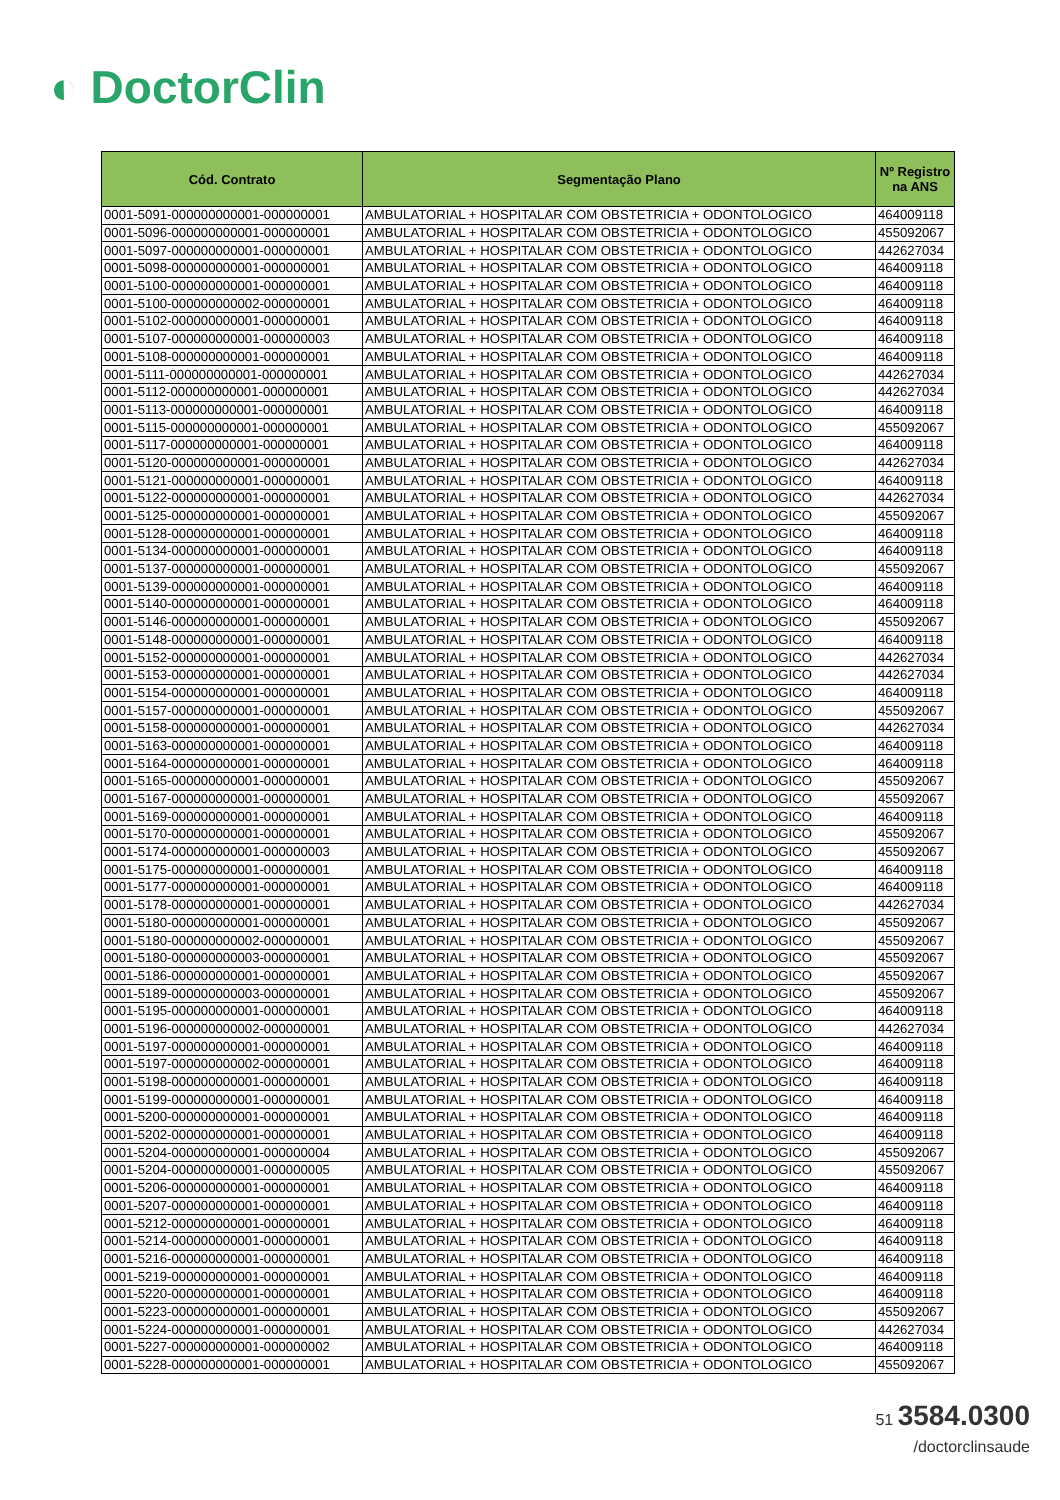◐ DoctorClin
| Cód. Contrato | Segmentação Plano | Nº Registro na ANS |
| --- | --- | --- |
| 0001-5091-000000000001-000000001 | AMBULATORIAL + HOSPITALAR COM OBSTETRICIA + ODONTOLOGICO | 464009118 |
| 0001-5096-000000000001-000000001 | AMBULATORIAL + HOSPITALAR COM OBSTETRICIA + ODONTOLOGICO | 455092067 |
| 0001-5097-000000000001-000000001 | AMBULATORIAL + HOSPITALAR COM OBSTETRICIA + ODONTOLOGICO | 442627034 |
| 0001-5098-000000000001-000000001 | AMBULATORIAL + HOSPITALAR COM OBSTETRICIA + ODONTOLOGICO | 464009118 |
| 0001-5100-000000000001-000000001 | AMBULATORIAL + HOSPITALAR COM OBSTETRICIA + ODONTOLOGICO | 464009118 |
| 0001-5100-000000000002-000000001 | AMBULATORIAL + HOSPITALAR COM OBSTETRICIA + ODONTOLOGICO | 464009118 |
| 0001-5102-000000000001-000000001 | AMBULATORIAL + HOSPITALAR COM OBSTETRICIA + ODONTOLOGICO | 464009118 |
| 0001-5107-000000000001-000000003 | AMBULATORIAL + HOSPITALAR COM OBSTETRICIA + ODONTOLOGICO | 464009118 |
| 0001-5108-000000000001-000000001 | AMBULATORIAL + HOSPITALAR COM OBSTETRICIA + ODONTOLOGICO | 464009118 |
| 0001-5111-000000000001-000000001 | AMBULATORIAL + HOSPITALAR COM OBSTETRICIA + ODONTOLOGICO | 442627034 |
| 0001-5112-000000000001-000000001 | AMBULATORIAL + HOSPITALAR COM OBSTETRICIA + ODONTOLOGICO | 442627034 |
| 0001-5113-000000000001-000000001 | AMBULATORIAL + HOSPITALAR COM OBSTETRICIA + ODONTOLOGICO | 464009118 |
| 0001-5115-000000000001-000000001 | AMBULATORIAL + HOSPITALAR COM OBSTETRICIA + ODONTOLOGICO | 455092067 |
| 0001-5117-000000000001-000000001 | AMBULATORIAL + HOSPITALAR COM OBSTETRICIA + ODONTOLOGICO | 464009118 |
| 0001-5120-000000000001-000000001 | AMBULATORIAL + HOSPITALAR COM OBSTETRICIA + ODONTOLOGICO | 442627034 |
| 0001-5121-000000000001-000000001 | AMBULATORIAL + HOSPITALAR COM OBSTETRICIA + ODONTOLOGICO | 464009118 |
| 0001-5122-000000000001-000000001 | AMBULATORIAL + HOSPITALAR COM OBSTETRICIA + ODONTOLOGICO | 442627034 |
| 0001-5125-000000000001-000000001 | AMBULATORIAL + HOSPITALAR COM OBSTETRICIA + ODONTOLOGICO | 455092067 |
| 0001-5128-000000000001-000000001 | AMBULATORIAL + HOSPITALAR COM OBSTETRICIA + ODONTOLOGICO | 464009118 |
| 0001-5134-000000000001-000000001 | AMBULATORIAL + HOSPITALAR COM OBSTETRICIA + ODONTOLOGICO | 464009118 |
| 0001-5137-000000000001-000000001 | AMBULATORIAL + HOSPITALAR COM OBSTETRICIA + ODONTOLOGICO | 455092067 |
| 0001-5139-000000000001-000000001 | AMBULATORIAL + HOSPITALAR COM OBSTETRICIA + ODONTOLOGICO | 464009118 |
| 0001-5140-000000000001-000000001 | AMBULATORIAL + HOSPITALAR COM OBSTETRICIA + ODONTOLOGICO | 464009118 |
| 0001-5146-000000000001-000000001 | AMBULATORIAL + HOSPITALAR COM OBSTETRICIA + ODONTOLOGICO | 455092067 |
| 0001-5148-000000000001-000000001 | AMBULATORIAL + HOSPITALAR COM OBSTETRICIA + ODONTOLOGICO | 464009118 |
| 0001-5152-000000000001-000000001 | AMBULATORIAL + HOSPITALAR COM OBSTETRICIA + ODONTOLOGICO | 442627034 |
| 0001-5153-000000000001-000000001 | AMBULATORIAL + HOSPITALAR COM OBSTETRICIA + ODONTOLOGICO | 442627034 |
| 0001-5154-000000000001-000000001 | AMBULATORIAL + HOSPITALAR COM OBSTETRICIA + ODONTOLOGICO | 464009118 |
| 0001-5157-000000000001-000000001 | AMBULATORIAL + HOSPITALAR COM OBSTETRICIA + ODONTOLOGICO | 455092067 |
| 0001-5158-000000000001-000000001 | AMBULATORIAL + HOSPITALAR COM OBSTETRICIA + ODONTOLOGICO | 442627034 |
| 0001-5163-000000000001-000000001 | AMBULATORIAL + HOSPITALAR COM OBSTETRICIA + ODONTOLOGICO | 464009118 |
| 0001-5164-000000000001-000000001 | AMBULATORIAL + HOSPITALAR COM OBSTETRICIA + ODONTOLOGICO | 464009118 |
| 0001-5165-000000000001-000000001 | AMBULATORIAL + HOSPITALAR COM OBSTETRICIA + ODONTOLOGICO | 455092067 |
| 0001-5167-000000000001-000000001 | AMBULATORIAL + HOSPITALAR COM OBSTETRICIA + ODONTOLOGICO | 455092067 |
| 0001-5169-000000000001-000000001 | AMBULATORIAL + HOSPITALAR COM OBSTETRICIA + ODONTOLOGICO | 464009118 |
| 0001-5170-000000000001-000000001 | AMBULATORIAL + HOSPITALAR COM OBSTETRICIA + ODONTOLOGICO | 455092067 |
| 0001-5174-000000000001-000000003 | AMBULATORIAL + HOSPITALAR COM OBSTETRICIA + ODONTOLOGICO | 455092067 |
| 0001-5175-000000000001-000000001 | AMBULATORIAL + HOSPITALAR COM OBSTETRICIA + ODONTOLOGICO | 464009118 |
| 0001-5177-000000000001-000000001 | AMBULATORIAL + HOSPITALAR COM OBSTETRICIA + ODONTOLOGICO | 464009118 |
| 0001-5178-000000000001-000000001 | AMBULATORIAL + HOSPITALAR COM OBSTETRICIA + ODONTOLOGICO | 442627034 |
| 0001-5180-000000000001-000000001 | AMBULATORIAL + HOSPITALAR COM OBSTETRICIA + ODONTOLOGICO | 455092067 |
| 0001-5180-000000000002-000000001 | AMBULATORIAL + HOSPITALAR COM OBSTETRICIA + ODONTOLOGICO | 455092067 |
| 0001-5180-000000000003-000000001 | AMBULATORIAL + HOSPITALAR COM OBSTETRICIA + ODONTOLOGICO | 455092067 |
| 0001-5186-000000000001-000000001 | AMBULATORIAL + HOSPITALAR COM OBSTETRICIA + ODONTOLOGICO | 455092067 |
| 0001-5189-000000000003-000000001 | AMBULATORIAL + HOSPITALAR COM OBSTETRICIA + ODONTOLOGICO | 455092067 |
| 0001-5195-000000000001-000000001 | AMBULATORIAL + HOSPITALAR COM OBSTETRICIA + ODONTOLOGICO | 464009118 |
| 0001-5196-000000000002-000000001 | AMBULATORIAL + HOSPITALAR COM OBSTETRICIA + ODONTOLOGICO | 442627034 |
| 0001-5197-000000000001-000000001 | AMBULATORIAL + HOSPITALAR COM OBSTETRICIA + ODONTOLOGICO | 464009118 |
| 0001-5197-000000000002-000000001 | AMBULATORIAL + HOSPITALAR COM OBSTETRICIA + ODONTOLOGICO | 464009118 |
| 0001-5198-000000000001-000000001 | AMBULATORIAL + HOSPITALAR COM OBSTETRICIA + ODONTOLOGICO | 464009118 |
| 0001-5199-000000000001-000000001 | AMBULATORIAL + HOSPITALAR COM OBSTETRICIA + ODONTOLOGICO | 464009118 |
| 0001-5200-000000000001-000000001 | AMBULATORIAL + HOSPITALAR COM OBSTETRICIA + ODONTOLOGICO | 464009118 |
| 0001-5202-000000000001-000000001 | AMBULATORIAL + HOSPITALAR COM OBSTETRICIA + ODONTOLOGICO | 464009118 |
| 0001-5204-000000000001-000000004 | AMBULATORIAL + HOSPITALAR COM OBSTETRICIA + ODONTOLOGICO | 455092067 |
| 0001-5204-000000000001-000000005 | AMBULATORIAL + HOSPITALAR COM OBSTETRICIA + ODONTOLOGICO | 455092067 |
| 0001-5206-000000000001-000000001 | AMBULATORIAL + HOSPITALAR COM OBSTETRICIA + ODONTOLOGICO | 464009118 |
| 0001-5207-000000000001-000000001 | AMBULATORIAL + HOSPITALAR COM OBSTETRICIA + ODONTOLOGICO | 464009118 |
| 0001-5212-000000000001-000000001 | AMBULATORIAL + HOSPITALAR COM OBSTETRICIA + ODONTOLOGICO | 464009118 |
| 0001-5214-000000000001-000000001 | AMBULATORIAL + HOSPITALAR COM OBSTETRICIA + ODONTOLOGICO | 464009118 |
| 0001-5216-000000000001-000000001 | AMBULATORIAL + HOSPITALAR COM OBSTETRICIA + ODONTOLOGICO | 464009118 |
| 0001-5219-000000000001-000000001 | AMBULATORIAL + HOSPITALAR COM OBSTETRICIA + ODONTOLOGICO | 464009118 |
| 0001-5220-000000000001-000000001 | AMBULATORIAL + HOSPITALAR COM OBSTETRICIA + ODONTOLOGICO | 464009118 |
| 0001-5223-000000000001-000000001 | AMBULATORIAL + HOSPITALAR COM OBSTETRICIA + ODONTOLOGICO | 455092067 |
| 0001-5224-000000000001-000000001 | AMBULATORIAL + HOSPITALAR COM OBSTETRICIA + ODONTOLOGICO | 442627034 |
| 0001-5227-000000000001-000000002 | AMBULATORIAL + HOSPITALAR COM OBSTETRICIA + ODONTOLOGICO | 464009118 |
| 0001-5228-000000000001-000000001 | AMBULATORIAL + HOSPITALAR COM OBSTETRICIA + ODONTOLOGICO | 455092067 |
51 3584.0300
/doctorclinsaude